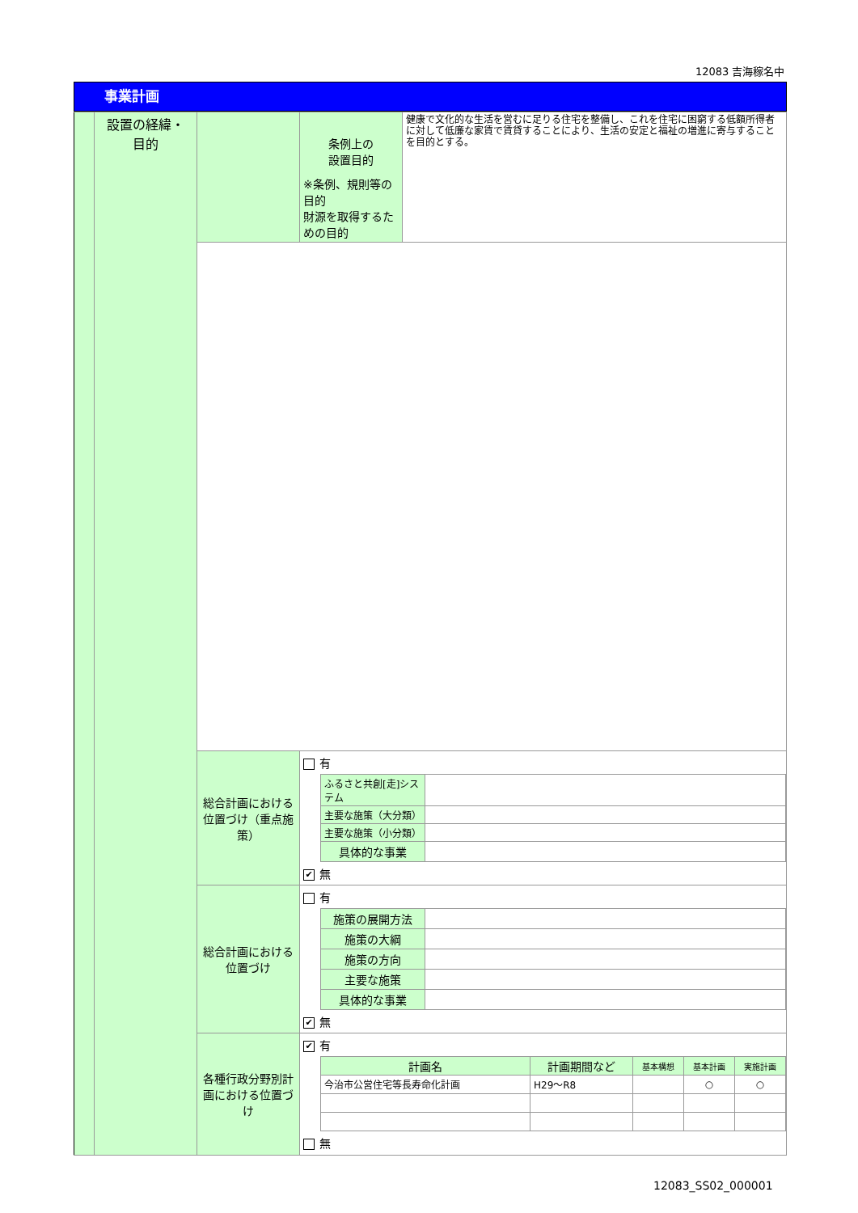12083 吉海稼名中
事業計画
| | 設置の経緯・ 目的 | | 条例上の 設置目的 ※条例、規則等の目的 財源を取得するための目的 | 健康で文化的な生活を営むに足りる住宅を整備し、これを住宅に困窮する低額所得者に対して低廉な家賃で賃貸することにより、生活の安定と福祉の増進に寄与することを目的とする。 |
| | | 総合計画における位置づけ（重点施策） | 有 / ふるさと共創[走]システム / / / 主要な施策（大分類） / / / 主要な施策（小分類） / / / 具体的な事業 / / ✔ 無 | |
| | | 総合計画における位置づけ | 有 / 施策の展開方法 / / / 施策の大綱 / / / 施策の方向 / / / 主要な施策 / / / 具体的な事業 / / ✔ 無 | |
| | | 各種行政分野別計画における位置づけ | ✔ 有 / 計画名 / 計画期間など / 基本構想 / 基本計画 / 実施計画 / / --- / --- / --- / --- / --- / / 今治市公営住宅等長寿命化計画 / H29～R8 / / ○ / ○ / 無 | |
12083_SS02_000001